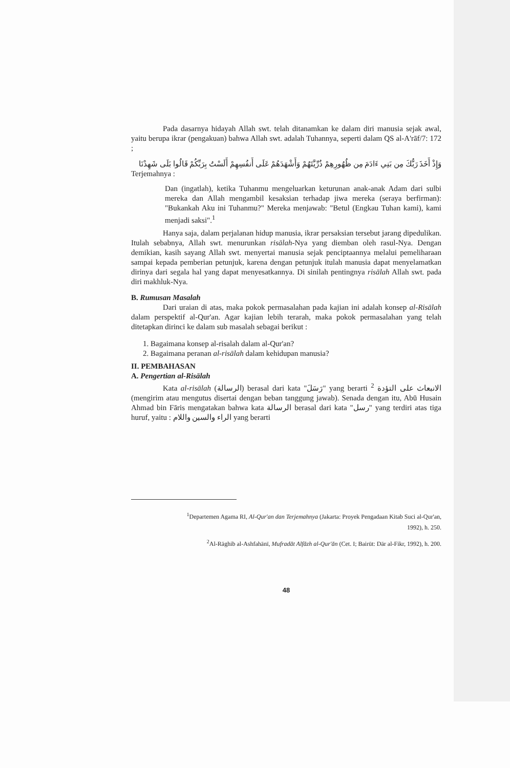Pada dasarnya hidayah Allah swt. telah ditanamkan ke dalam diri manusia sejak awal, yaitu berupa ikrar (pengakuan) bahwa Allah swt. adalah Tuhannya, seperti dalam QS al-A'rāf/7: 172 ;
وَإِذْ أَخَذَ رَبُّكَ مِن بَنِي ءَادَمَ مِن ظُهُورِهِمْ ذُرِّيَّتَهُمْ وَأَشْهَدَهُمْ عَلَى أَنفُسِهِمْ أَلَسْتُ بِرَبِّكُمْ قَالُوا بَلَى شَهِدْنَا
Terjemahnya :
Dan (ingatlah), ketika Tuhanmu mengeluarkan keturunan anak-anak Adam dari sulbi mereka dan Allah mengambil kesaksian terhadap jiwa mereka (seraya berfirman): "Bukankah Aku ini Tuhanmu?" Mereka menjawab: "Betul (Engkau Tuhan kami), kami menjadi saksi".<sup>1</sup>
Hanya saja, dalam perjalanan hidup manusia, ikrar persaksian tersebut jarang dipedulikan. Itulah sebabnya, Allah swt. menurunkan risālah-Nya yang diemban oleh rasul-Nya. Dengan demikian, kasih sayang Allah swt. menyertai manusia sejak penciptaannya melalui pemeliharaan sampai kepada pemberian petunjuk, karena dengan petunjuk itulah manusia dapat menyelamatkan dirinya dari segala hal yang dapat menyesatkannya. Di sinilah pentingnya risālah Allah swt. pada diri makhluk-Nya.
B. Rumusan Masalah
Dari uraian di atas, maka pokok permasalahan pada kajian ini adalah konsep al-Risālah dalam perspektif al-Qur'an. Agar kajian lebih terarah, maka pokok permasalahan yang telah ditetapkan dirinci ke dalam sub masalah sebagai berikut :
1. Bagaimana konsep al-risalah dalam al-Qur'an?
2. Bagaimana peranan al-risālah dalam kehidupan manusia?
II. PEMBAHASAN
A. Pengertian al-Risālah
Kata al-risālah (الرسالة) berasal dari kata "رَسَلَ" yang berarti الانبعاث على التؤدة <sup>2</sup> (mengirim atau mengutus disertai dengan beban tanggung jawab). Senada dengan itu, Abū Husain Ahmad bin Fāris mengatakan bahwa kata الرسالة berasal dari kata "رسل" yang terdiri atas tiga huruf, yaitu : الراء والسين واللام yang berarti
<sup>1</sup> Departemen Agama RI, Al-Qur'an dan Terjemahnya (Jakarta: Proyek Pengadaan Kitab Suci al-Qur'an, 1992), h. 250.
<sup>2</sup> Al-Rāghib al-Ashfahānī, Mufradāt Alfāzh al-Qur'ān (Cet. I; Bairūt: Dār al-Fikr, 1992), h. 200.
48